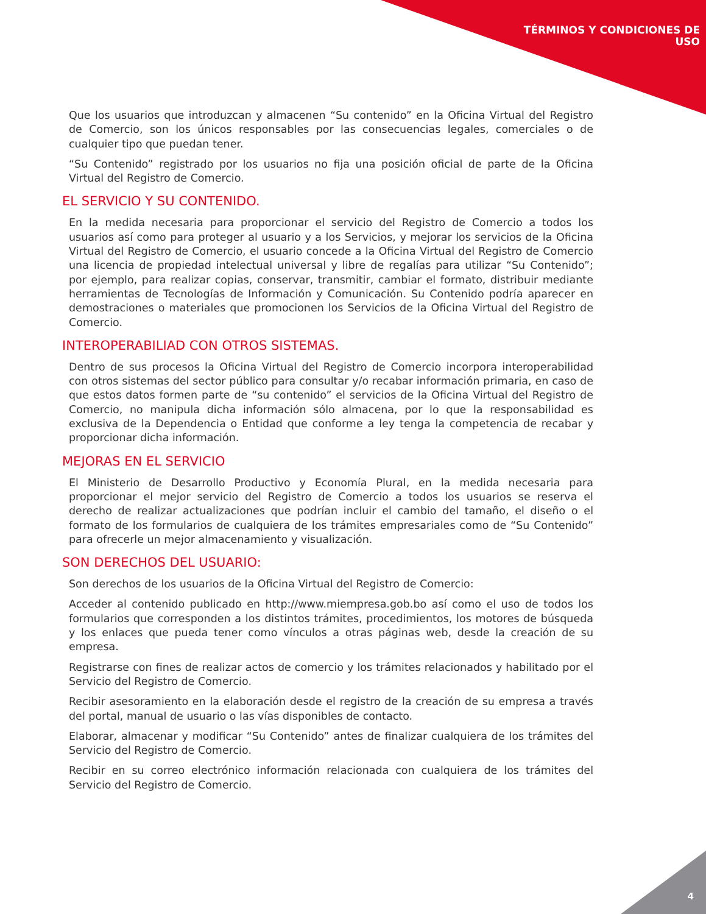TÉRMINOS Y CONDICIONES DE
USO
Que los usuarios que introduzcan y almacenen “Su contenido” en la Oficina Virtual del Registro de Comercio, son los únicos responsables por las consecuencias legales, comerciales o de cualquier tipo que puedan tener.
“Su Contenido” registrado por los usuarios no fija una posición oficial de parte de la Oficina Virtual del Registro de Comercio.
EL SERVICIO Y SU CONTENIDO.
En la medida necesaria para proporcionar el servicio del Registro de Comercio a todos los usuarios así como para proteger al usuario y a los Servicios, y mejorar los servicios de la Oficina Virtual del Registro de Comercio, el usuario concede a la Oficina Virtual del Registro de Comercio una licencia de propiedad intelectual universal y libre de regalías para utilizar “Su Contenido”; por ejemplo, para realizar copias, conservar, transmitir, cambiar el formato, distribuir mediante herramientas de Tecnologías de Información y Comunicación. Su Contenido podría aparecer en demostraciones o materiales que promocionen los Servicios de la Oficina Virtual del Registro de Comercio.
INTEROPERABILIAD CON OTROS SISTEMAS.
Dentro de sus procesos la Oficina Virtual del Registro de Comercio incorpora interoperabilidad con otros sistemas del sector público para consultar y/o recabar información primaria, en caso de que estos datos formen parte de “su contenido” el servicios de la Oficina Virtual del Registro de Comercio, no manipula dicha información sólo almacena, por lo que la responsabilidad es exclusiva de la Dependencia o Entidad que conforme a ley tenga la competencia de recabar y proporcionar dicha información.
MEJORAS EN EL SERVICIO
El Ministerio de Desarrollo Productivo y Economía Plural, en la medida necesaria para proporcionar el mejor servicio del Registro de Comercio a todos los usuarios se reserva el derecho de realizar actualizaciones que podrían incluir el cambio del tamaño, el diseño o el formato de los formularios de cualquiera de los trámites empresariales como de “Su Contenido” para ofrecerle un mejor almacenamiento y visualización.
SON DERECHOS DEL USUARIO:
Son derechos de los usuarios de la Oficina Virtual del Registro de Comercio:
Acceder al contenido publicado en http://www.miempresa.gob.bo así como el uso de todos los formularios que corresponden a los distintos trámites, procedimientos, los motores de búsqueda y los enlaces que pueda tener como vínculos a otras páginas web, desde la creación de su empresa.
Registrarse con fines de realizar actos de comercio y los trámites relacionados y habilitado por el Servicio del Registro de Comercio.
Recibir asesoramiento en la elaboración desde el registro de la creación de su empresa a través del portal, manual de usuario o las vías disponibles de contacto.
Elaborar, almacenar y modificar “Su Contenido” antes de finalizar cualquiera de los trámites del Servicio del Registro de Comercio.
Recibir en su correo electrónico información relacionada con cualquiera de los trámites del Servicio del Registro de Comercio.
4